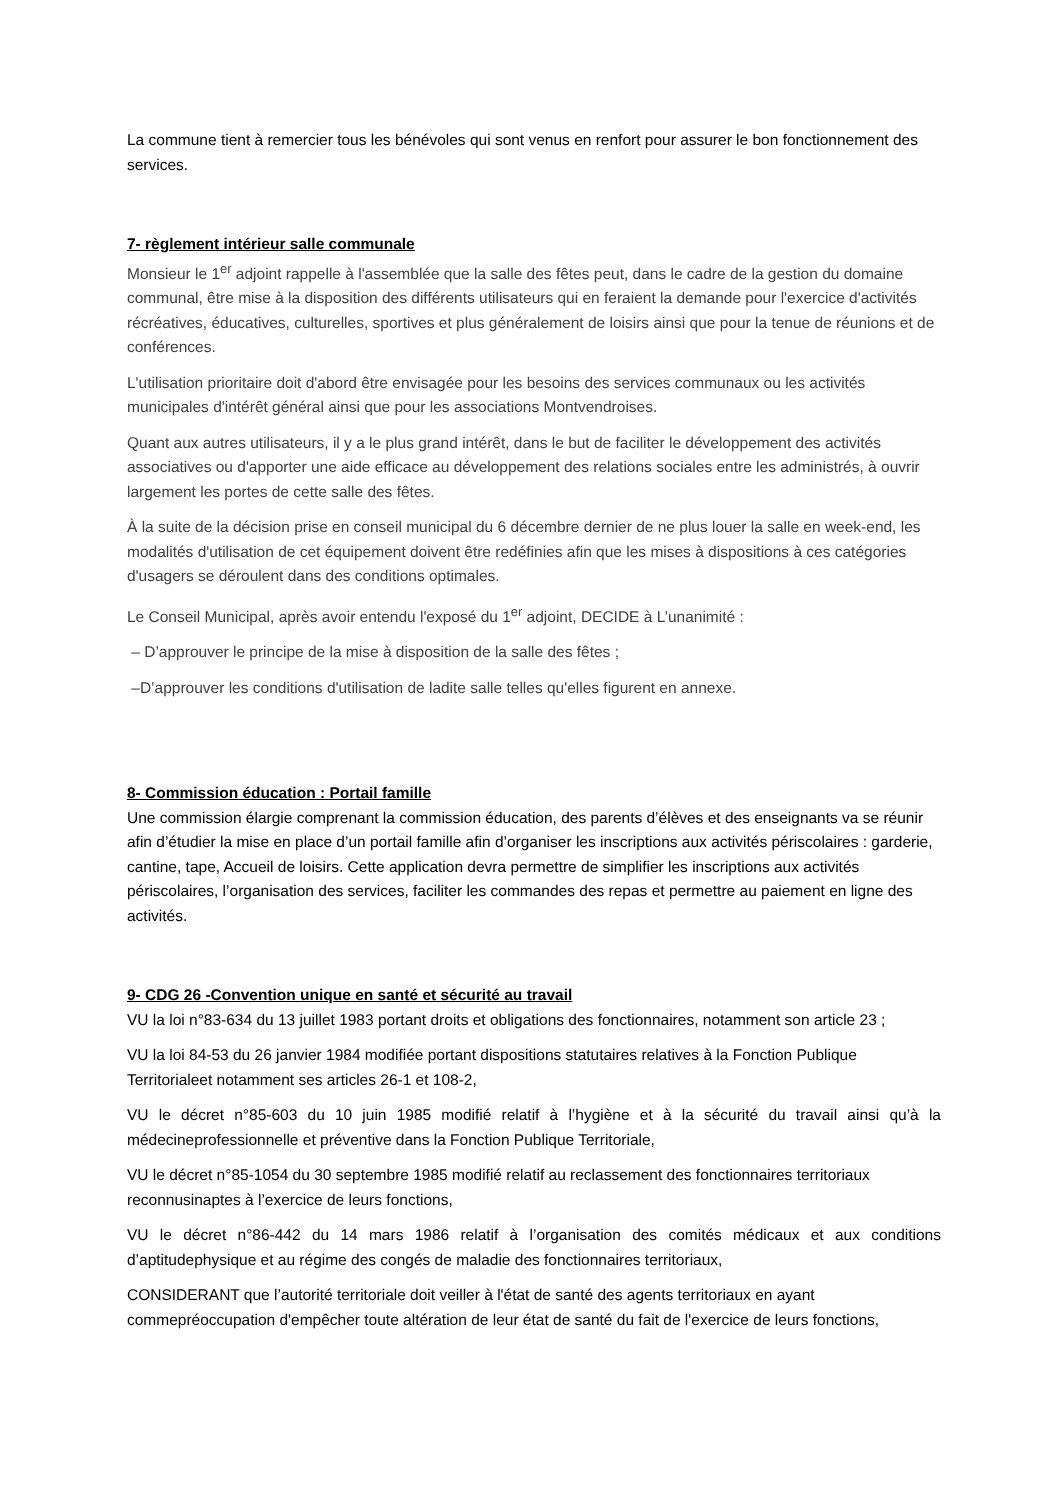La commune tient à remercier tous les bénévoles qui sont venus en renfort pour assurer le bon fonctionnement des services.
7- règlement intérieur salle communale
Monsieur le 1<sup>er</sup> adjoint rappelle à l'assemblée que la salle des fêtes peut, dans le cadre de la gestion du domaine communal, être mise à la disposition des différents utilisateurs qui en feraient la demande pour l'exercice d'activités récréatives, éducatives, culturelles, sportives et plus généralement de loisirs ainsi que pour la tenue de réunions et de conférences.
L'utilisation prioritaire doit d'abord être envisagée pour les besoins des services communaux ou les activités municipales d'intérêt général ainsi que pour les associations Montvendroises.
Quant aux autres utilisateurs, il y a le plus grand intérêt, dans le but de faciliter le développement des activités associatives ou d'apporter une aide efficace au développement des relations sociales entre les administrés, à ouvrir largement les portes de cette salle des fêtes.
À la suite de la décision prise en conseil municipal du 6 décembre dernier de ne plus louer la salle en week-end, les modalités d'utilisation de cet équipement doivent être redéfinies afin que les mises à dispositions à ces catégories d'usagers se déroulent dans des conditions optimales.
Le Conseil Municipal, après avoir entendu l'exposé du 1<sup>er</sup> adjoint, DECIDE à L’unanimité :
– D’approuver le principe de la mise à disposition de la salle des fêtes ;
–D’approuver les conditions d'utilisation de ladite salle telles qu'elles figurent en annexe.
8- Commission éducation : Portail famille
Une commission élargie comprenant la commission éducation, des parents d’élèves et des enseignants va se réunir afin d’étudier la mise en place d’un portail famille afin d’organiser les inscriptions aux activités périscolaires : garderie, cantine, tape, Accueil de loisirs. Cette application devra permettre de simplifier les inscriptions aux activités périscolaires, l’organisation des services, faciliter les commandes des repas et permettre au paiement en ligne des activités.
9- CDG 26 -Convention unique en santé et sécurité au travail
VU la loi n°83-634 du 13 juillet 1983 portant droits et obligations des fonctionnaires, notamment son article 23 ;
VU la loi 84-53 du 26 janvier 1984 modifiée portant dispositions statutaires relatives à la Fonction Publique Territorialeet notamment ses articles 26-1 et 108-2,
VU le décret n°85-603 du 10 juin 1985 modifié relatif à l’hygiène et à la sécurité du travail ainsi qu’à la médecineprofessionnelle et préventive dans la Fonction Publique Territoriale,
VU le décret n°85-1054 du 30 septembre 1985 modifié relatif au reclassement des fonctionnaires territoriaux reconnusinaptes à l’exercice de leurs fonctions,
VU le décret n°86-442 du 14 mars 1986 relatif à l’organisation des comités médicaux et aux conditions d’aptitudephysique et au régime des congés de maladie des fonctionnaires territoriaux,
CONSIDERANT que l’autorité territoriale doit veiller à l'état de santé des agents territoriaux en ayant commepréoccupation d'empêcher toute altération de leur état de santé du fait de l'exercice de leurs fonctions,